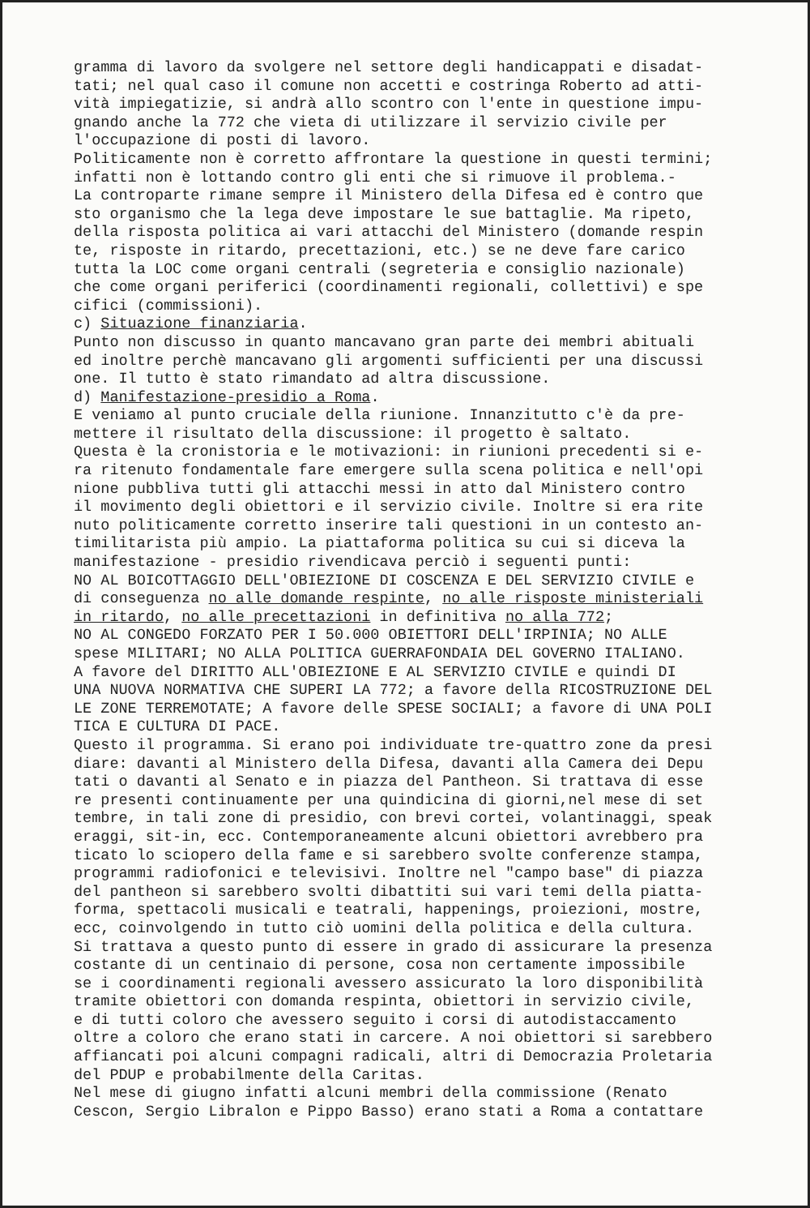gramma di lavoro da svolgere nel settore degli handicappati e disadat- tati; nel qual caso il comune non accetti e costringa Roberto ad atti- vità impiegatizie, si andrà allo scontro con l'ente in questione impu- gnando anche la 772 che vieta di utilizzare il servizio civile per l'occupazione di posti di lavoro. Politicamente non è corretto affrontare la questione in questi termini; infatti non è lottando contro gli enti che si rimuove il problema.- La controparte rimane sempre il Ministero della Difesa ed è contro que sto organismo che la lega deve impostare le sue battaglie. Ma ripeto, della risposta politica ai vari attacchi del Ministero (domande respin te, risposte in ritardo, precettazioni, etc.) se ne deve fare carico tutta la LOC come organi centrali (segreteria e consiglio nazionale) che come organi periferici (coordinamenti regionali, collettivi) e spe cifici (commissioni). c) Situazione finanziaria. Punto non discusso in quanto mancavano gran parte dei membri abituali ed inoltre perchè mancavano gli argomenti sufficienti per una discussi one. Il tutto è stato rimandato ad altra discussione. d) Manifestazione-presidio a Roma. E veniamo al punto cruciale della riunione. Innanzitutto c'è da pre- mettere il risultato della discussione: il progetto è saltato. Questa è la cronistoria e le motivazioni: in riunioni precedenti si e- ra ritenuto fondamentale fare emergere sulla scena politica e nell'opi nione pubbliva tutti gli attacchi messi in atto dal Ministero contro il movimento degli obiettori e il servizio civile. Inoltre si era rite nuto politicamente corretto inserire tali questioni in un contesto an- timilitarista più ampio. La piattaforma politica su cui si diceva la manifestazione - presidio rivendicava perciò i seguenti punti: NO AL BOICOTTAGGIO DELL'OBIEZIONE DI COSCENZA E DEL SERVIZIO CIVILE e di conseguenza no alle domande respinte, no alle risposte ministeriali in ritardo, no alle precettazioni in definitiva no alla 772; NO AL CONGEDO FORZATO PER I 50.000 OBIETTORI DELL'IRPINIA; NO ALLE spese MILITARI; NO ALLA POLITICA GUERRAFONDAIA DEL GOVERNO ITALIANO. A favore del DIRITTO ALL'OBIEZIONE E AL SERVIZIO CIVILE e quindi DI UNA NUOVA NORMATIVA CHE SUPERI LA 772; a favore della RICOSTRUZIONE DEL LE ZONE TERREMOTATE; A favore delle SPESE SOCIALI; a favore di UNA POLI TICA E CULTURA DI PACE. Questo il programma. Si erano poi individuate tre-quattro zone da presi diare: davanti al Ministero della Difesa, davanti alla Camera dei Depu tati o davanti al Senato e in piazza del Pantheon. Si trattava di esse re presenti continuamente per una quindicina di giorni,nel mese di set tembre, in tali zone di presidio, con brevi cortei, volantinaggi, speak eraggi, sit-in, ecc. Contemporaneamente alcuni obiettori avrebbero pra ticato lo sciopero della fame e si sarebbero svolte conferenze stampa, programmi radiofonici e televisivi. Inoltre nel "campo base" di piazza del pantheon si sarebbero svolti dibattiti sui vari temi della piatta- forma, spettacoli musicali e teatrali, happenings, proiezioni, mostre, ecc, coinvolgendo in tutto ciò uomini della politica e della cultura. Si trattava a questo punto di essere in grado di assicurare la presenza costante di un centinaio di persone, cosa non certamente impossibile se i coordinamenti regionali avessero assicurato la loro disponibilità tramite obiettori con domanda respinta, obiettori in servizio civile, e di tutti coloro che avessero seguito i corsi di autodistaccamento oltre a coloro che erano stati in carcere. A noi obiettori si sarebbero affiancati poi alcuni compagni radicali, altri di Democrazia Proletaria del PDUP e probabilmente della Caritas. Nel mese di giugno infatti alcuni membri della commissione (Renato Cescon, Sergio Libralon e Pippo Basso) erano stati a Roma a contattare